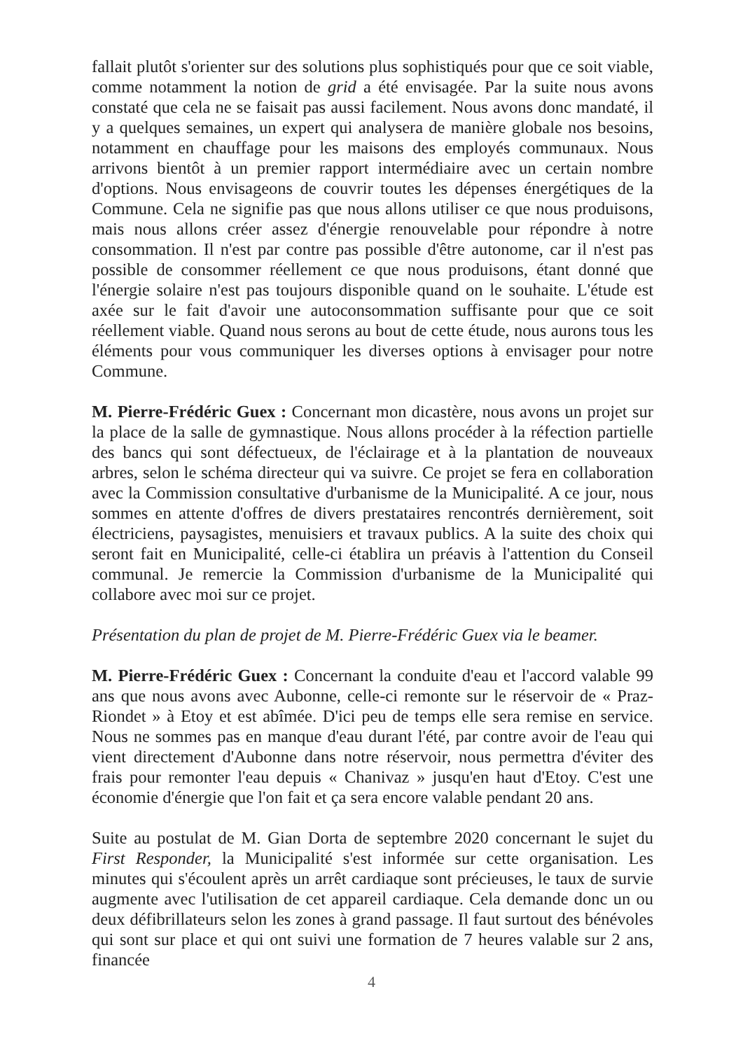fallait plutôt s'orienter sur des solutions plus sophistiqués pour que ce soit viable, comme notamment la notion de grid a été envisagée. Par la suite nous avons constaté que cela ne se faisait pas aussi facilement. Nous avons donc mandaté, il y a quelques semaines, un expert qui analysera de manière globale nos besoins, notamment en chauffage pour les maisons des employés communaux. Nous arrivons bientôt à un premier rapport intermédiaire avec un certain nombre d'options. Nous envisageons de couvrir toutes les dépenses énergétiques de la Commune. Cela ne signifie pas que nous allons utiliser ce que nous produisons, mais nous allons créer assez d'énergie renouvelable pour répondre à notre consommation. Il n'est par contre pas possible d'être autonome, car il n'est pas possible de consommer réellement ce que nous produisons, étant donné que l'énergie solaire n'est pas toujours disponible quand on le souhaite. L'étude est axée sur le fait d'avoir une autoconsommation suffisante pour que ce soit réellement viable. Quand nous serons au bout de cette étude, nous aurons tous les éléments pour vous communiquer les diverses options à envisager pour notre Commune.
M. Pierre-Frédéric Guex : Concernant mon dicastère, nous avons un projet sur la place de la salle de gymnastique. Nous allons procéder à la réfection partielle des bancs qui sont défectueux, de l'éclairage et à la plantation de nouveaux arbres, selon le schéma directeur qui va suivre. Ce projet se fera en collaboration avec la Commission consultative d'urbanisme de la Municipalité. A ce jour, nous sommes en attente d'offres de divers prestataires rencontrés dernièrement, soit électriciens, paysagistes, menuisiers et travaux publics. A la suite des choix qui seront fait en Municipalité, celle-ci établira un préavis à l'attention du Conseil communal. Je remercie la Commission d'urbanisme de la Municipalité qui collabore avec moi sur ce projet.
Présentation du plan de projet de M. Pierre-Frédéric Guex via le beamer.
M. Pierre-Frédéric Guex : Concernant la conduite d'eau et l'accord valable 99 ans que nous avons avec Aubonne, celle-ci remonte sur le réservoir de « Praz-Riondet » à Etoy et est abîmée. D'ici peu de temps elle sera remise en service. Nous ne sommes pas en manque d'eau durant l'été, par contre avoir de l'eau qui vient directement d'Aubonne dans notre réservoir, nous permettra d'éviter des frais pour remonter l'eau depuis « Chanivaz » jusqu'en haut d'Etoy. C'est une économie d'énergie que l'on fait et ça sera encore valable pendant 20 ans.
Suite au postulat de M. Gian Dorta de septembre 2020 concernant le sujet du First Responder, la Municipalité s'est informée sur cette organisation. Les minutes qui s'écoulent après un arrêt cardiaque sont précieuses, le taux de survie augmente avec l'utilisation de cet appareil cardiaque. Cela demande donc un ou deux défibrillateurs selon les zones à grand passage. Il faut surtout des bénévoles qui sont sur place et qui ont suivi une formation de 7 heures valable sur 2 ans, financée
4